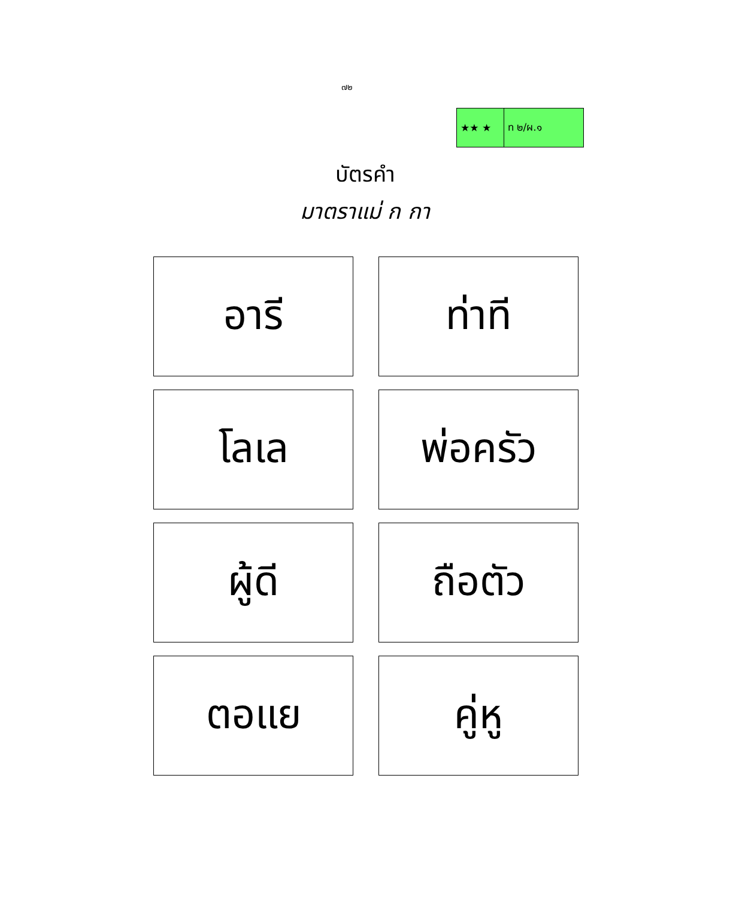๗๒
| ★★ ★ | ท ๒/ผ.๑ |
บัตรคำ
มาตราแม่ ก กา
| อารี | ท่าที |
| โลเล | พ่อครัว |
| ผู้ดี | ถือตัว |
| ตอแย | คู่หู |